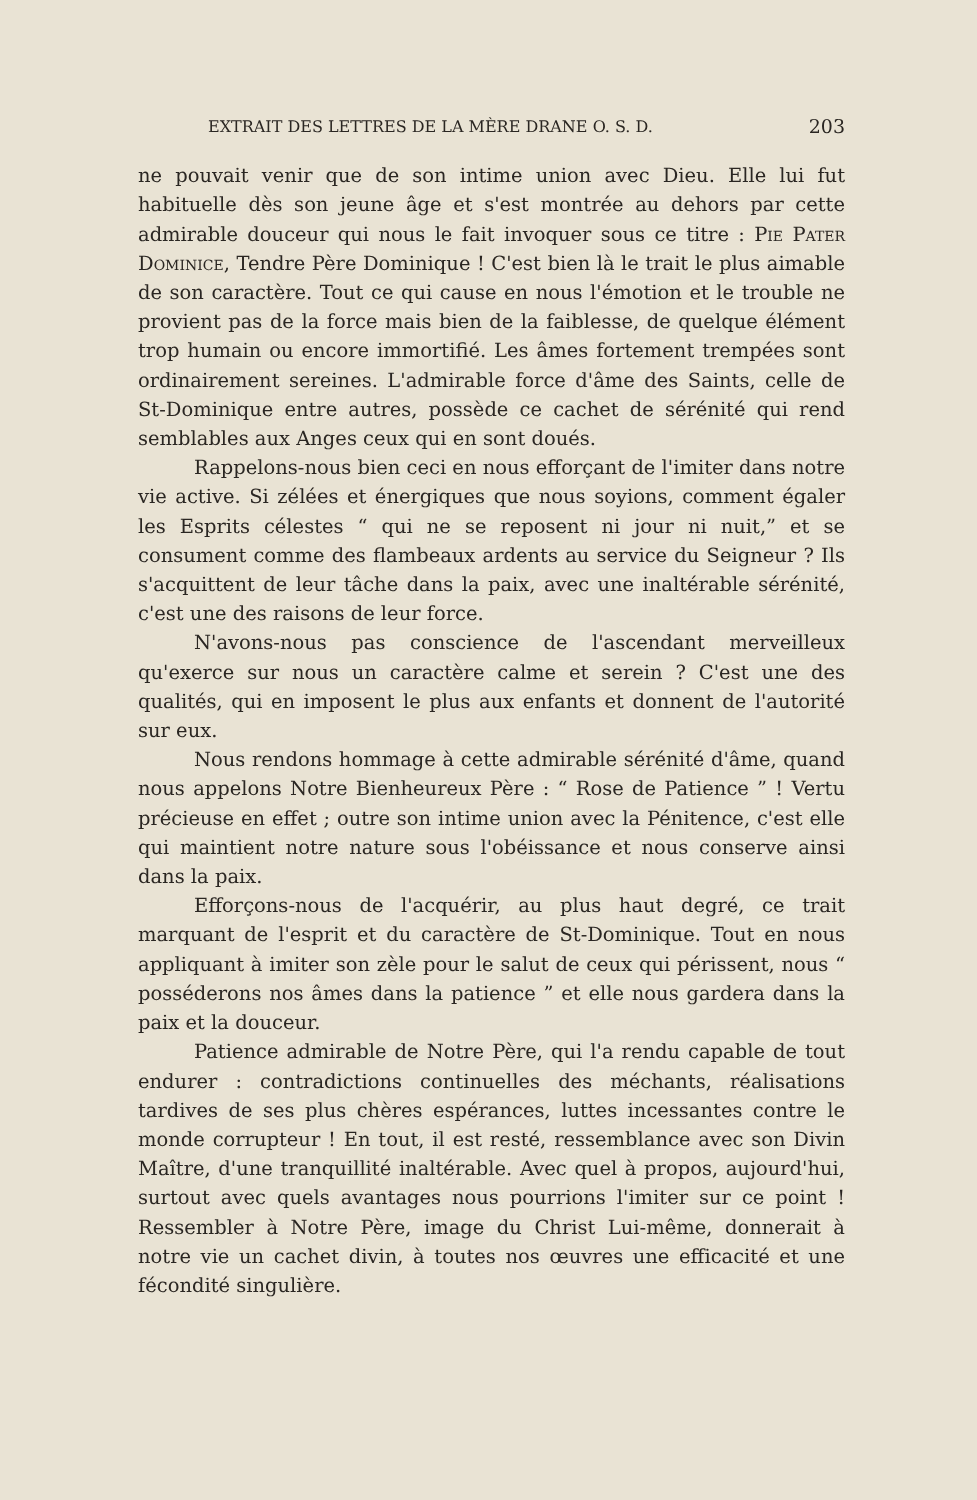EXTRAIT DES LETTRES DE LA MÈRE DRANE O. S. D. 203
ne pouvait venir que de son intime union avec Dieu. Elle lui fut habituelle dès son jeune âge et s'est montrée au dehors par cette admirable douceur qui nous le fait invoquer sous ce titre : Pie Pater Dominice, Tendre Père Dominique ! C'est bien là le trait le plus aimable de son caractère. Tout ce qui cause en nous l'émotion et le trouble ne provient pas de la force mais bien de la faiblesse, de quelque élément trop humain ou encore immortifié. Les âmes fortement trempées sont ordinairement sereines. L'admirable force d'âme des Saints, celle de St-Dominique entre autres, possède ce cachet de sérénité qui rend semblables aux Anges ceux qui en sont doués.
Rappelons-nous bien ceci en nous efforçant de l'imiter dans notre vie active. Si zélées et énergiques que nous soyions, comment égaler les Esprits célestes “ qui ne se reposent ni jour ni nuit,” et se consument comme des flambeaux ardents au service du Seigneur ? Ils s'acquittent de leur tâche dans la paix, avec une inaltérable sérénité, c'est une des raisons de leur force.
N'avons-nous pas conscience de l'ascendant merveilleux qu'exerce sur nous un caractère calme et serein ? C'est une des qualités, qui en imposent le plus aux enfants et donnent de l'autorité sur eux.
Nous rendons hommage à cette admirable sérénité d'âme, quand nous appelons Notre Bienheureux Père : “ Rose de Patience ” ! Vertu précieuse en effet ; outre son intime union avec la Pénitence, c'est elle qui maintient notre nature sous l'obéissance et nous conserve ainsi dans la paix.
Efforçons-nous de l'acquérir, au plus haut degré, ce trait marquant de l'esprit et du caractère de St-Dominique. Tout en nous appliquant à imiter son zèle pour le salut de ceux qui périssent, nous “ posséderons nos âmes dans la patience ” et elle nous gardera dans la paix et la douceur.
Patience admirable de Notre Père, qui l'a rendu capable de tout endurer : contradictions continuelles des méchants, réalisations tardives de ses plus chères espérances, luttes incessantes contre le monde corrupteur ! En tout, il est resté, ressemblance avec son Divin Maître, d'une tranquillité inaltérable. Avec quel à propos, aujourd'hui, surtout avec quels avantages nous pourrions l'imiter sur ce point ! Ressembler à Notre Père, image du Christ Lui-même, donnerait à notre vie un cachet divin, à toutes nos œuvres une efficacité et une fécondité singulière.